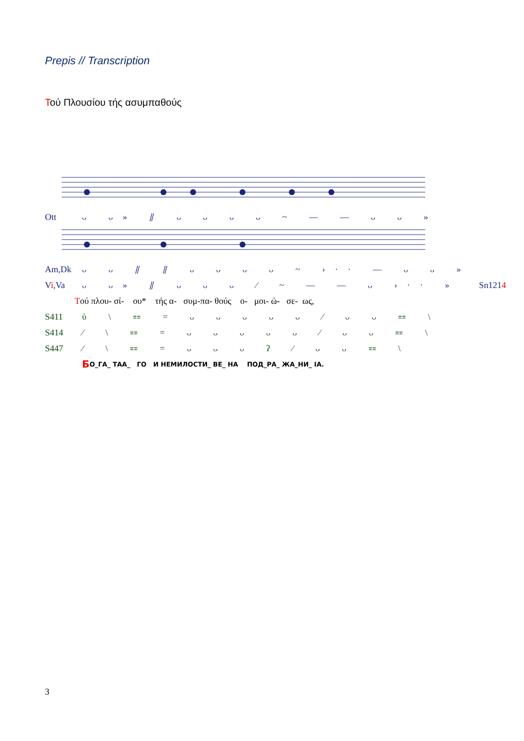Prepis // Transcription
Τού Πλουσίου τής ασυμπαθούς
Ott ᴗ ᴗ» ⫽ ᴗ ᴗ ᴗ ᴗ ~ — — ᴗ ᴗ »
Am,Dk ᴗ ᴗ ⫽ ⫽ ᴗ ᴗ ᴗ ᴗ ~ ›·· — ᴗ ᴗ »
Vi,Va ᴗ ᴗ» ⫽ ᴗ ᴗ ᴗ ⁄ ~ — — ᴗ ›·· » Sn1214
Τού πλου- σί- ου* τής α- συμ-πα- θούς ο- μοι- ώ- σε- ως,
S411 ὑ \ ⩵ = ᴗ ᴗ ᴗ ᴗ ᴗ ⁄ ᴗ ᴗ ⩵ \
S414 ⁄ \ ⩵ = ᴗ ᴗ ᴗ ᴗ ᴗ ⁄ ᴗ ᴗ ⩵ \
S447 ⁄ \ ⩵ = ᴗ ᴗ ᴗ ʔ ⁄ ᴗ ᴗ ⩵ \
Б О_ГА_ ТАА_ ГО И НЕМИЛОСТИ_ ВЕ_ НА ПОД_РА_ ЖА_НИ_ ІА.
3